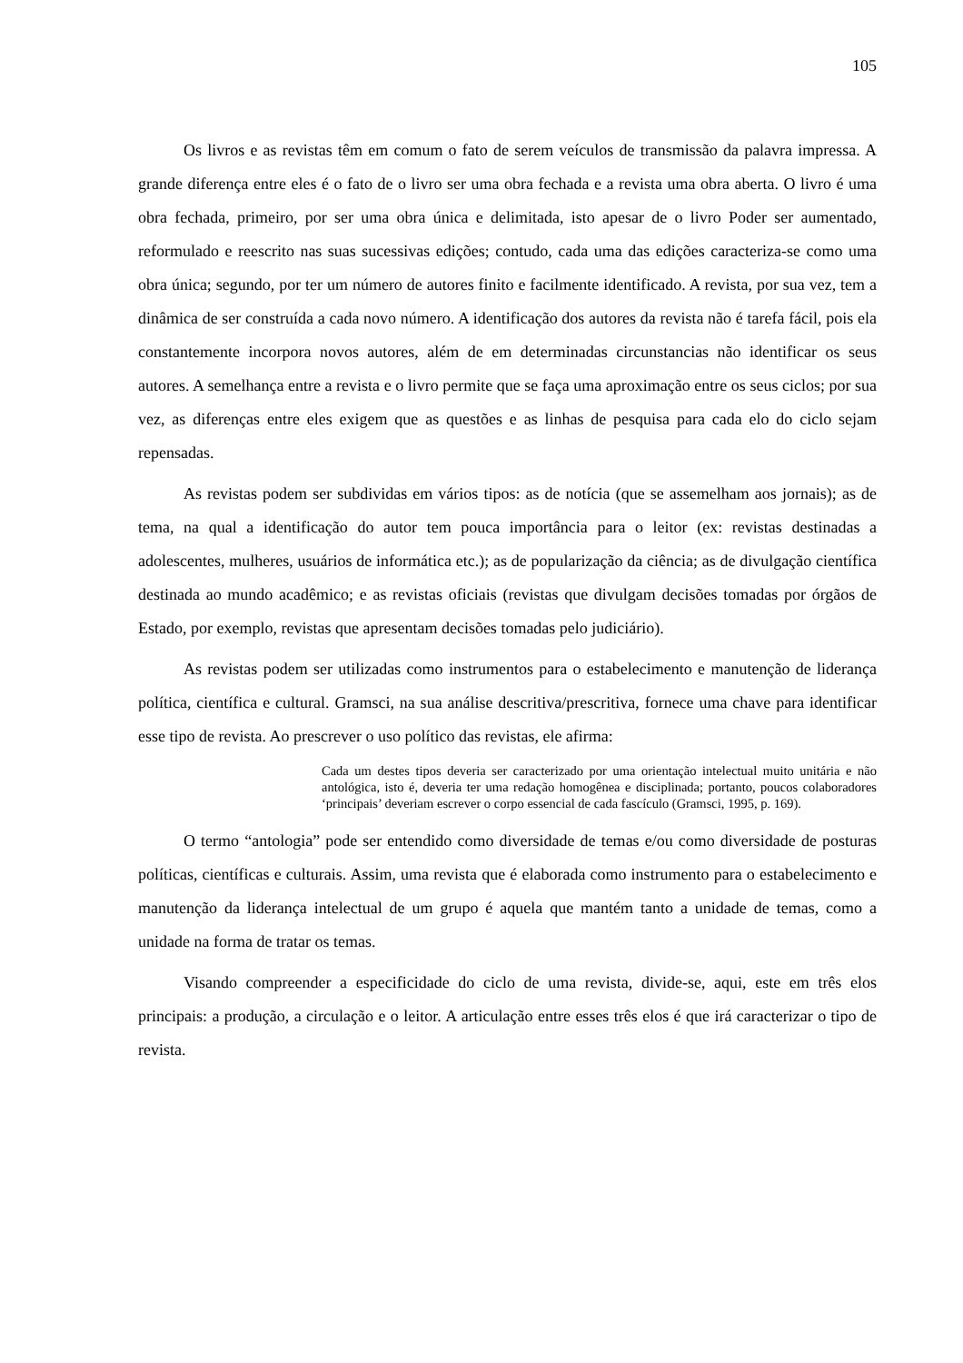105
Os livros e as revistas têm em comum o fato de serem veículos de transmissão da palavra impressa. A grande diferença entre eles é o fato de o livro ser uma obra fechada e a revista uma obra aberta. O livro é uma obra fechada, primeiro, por ser uma obra única e delimitada, isto apesar de o livro Poder ser aumentado, reformulado e reescrito nas suas sucessivas edições; contudo, cada uma das edições caracteriza-se como uma obra única; segundo, por ter um número de autores finito e facilmente identificado. A revista, por sua vez, tem a dinâmica de ser construída a cada novo número. A identificação dos autores da revista não é tarefa fácil, pois ela constantemente incorpora novos autores, além de em determinadas circunstancias não identificar os seus autores. A semelhança entre a revista e o livro permite que se faça uma aproximação entre os seus ciclos; por sua vez, as diferenças entre eles exigem que as questões e as linhas de pesquisa para cada elo do ciclo sejam repensadas.
As revistas podem ser subdividas em vários tipos: as de notícia (que se assemelham aos jornais); as de tema, na qual a identificação do autor tem pouca importância para o leitor (ex: revistas destinadas a adolescentes, mulheres, usuários de informática etc.); as de popularização da ciência; as de divulgação científica destinada ao mundo acadêmico; e as revistas oficiais (revistas que divulgam decisões tomadas por órgãos de Estado, por exemplo, revistas que apresentam decisões tomadas pelo judiciário).
As revistas podem ser utilizadas como instrumentos para o estabelecimento e manutenção de liderança política, científica e cultural. Gramsci, na sua análise descritiva/prescritiva, fornece uma chave para identificar esse tipo de revista. Ao prescrever o uso político das revistas, ele afirma:
Cada um destes tipos deveria ser caracterizado por uma orientação intelectual muito unitária e não antológica, isto é, deveria ter uma redação homogênea e disciplinada; portanto, poucos colaboradores ‘principais’ deveriam escrever o corpo essencial de cada fascículo (Gramsci, 1995, p. 169).
O termo “antologia” pode ser entendido como diversidade de temas e/ou como diversidade de posturas políticas, científicas e culturais. Assim, uma revista que é elaborada como instrumento para o estabelecimento e manutenção da liderança intelectual de um grupo é aquela que mantém tanto a unidade de temas, como a unidade na forma de tratar os temas.
Visando compreender a especificidade do ciclo de uma revista, divide-se, aqui, este em três elos principais: a produção, a circulação e o leitor. A articulação entre esses três elos é que irá caracterizar o tipo de revista.